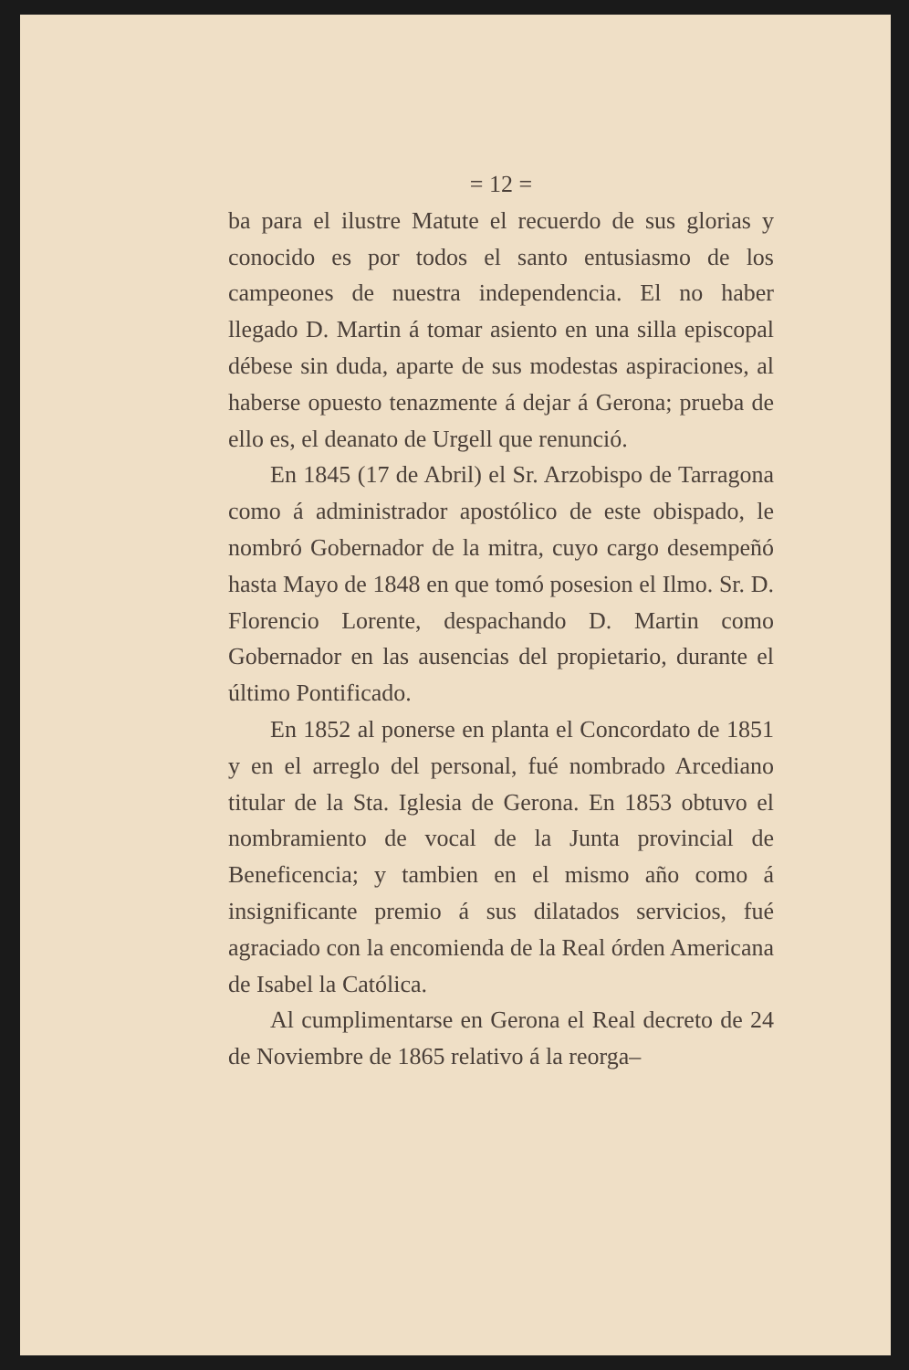= 12 =
ba para el ilustre Matute el recuerdo de sus glorias y conocido es por todos el santo entusiasmo de los campeones de nuestra independencia. El no haber llegado D. Martin á tomar asiento en una silla episcopal débese sin duda, aparte de sus modestas aspiraciones, al haberse opuesto tenazmente á dejar á Gerona; prueba de ello es, el deanato de Urgell que renunció.
En 1845 (17 de Abril) el Sr. Arzobispo de Tarragona como á administrador apostólico de este obispado, le nombró Gobernador de la mitra, cuyo cargo desempeñó hasta Mayo de 1848 en que tomó posesion el Ilmo. Sr. D. Florencio Lorente, despachando D. Martin como Gobernador en las ausencias del propietario, durante el último Pontificado.
En 1852 al ponerse en planta el Concordato de 1851 y en el arreglo del personal, fué nombrado Arcediano titular de la Sta. Iglesia de Gerona. En 1853 obtuvo el nombramiento de vocal de la Junta provincial de Beneficencia; y tambien en el mismo año como á insignificante premio á sus dilatados servicios, fué agraciado con la encomienda de la Real órden Americana de Isabel la Católica.
Al cumplimentarse en Gerona el Real decreto de 24 de Noviembre de 1865 relativo á la reorga–